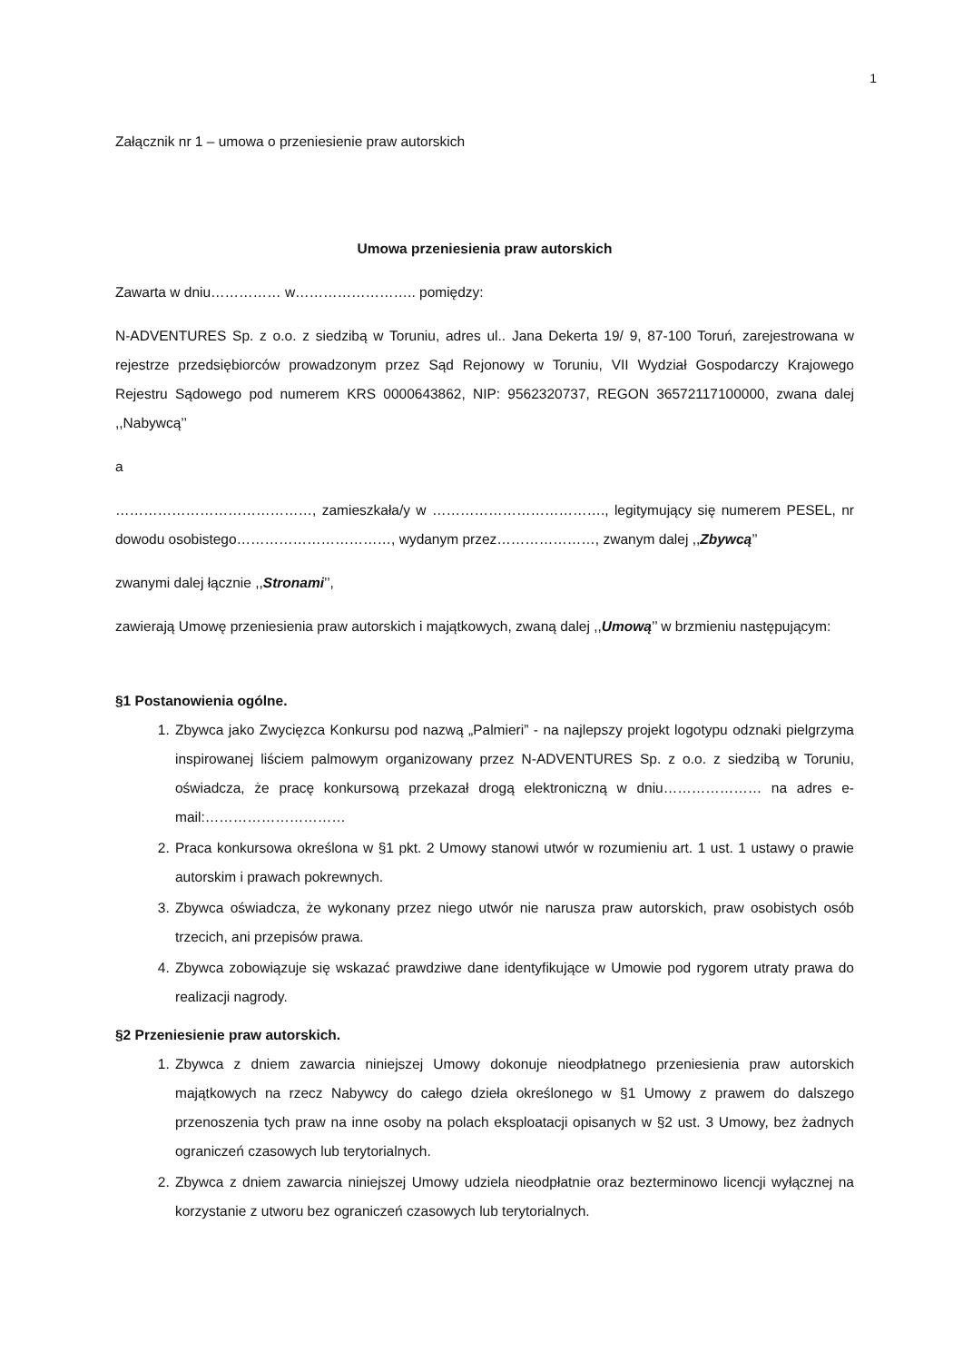1
Załącznik nr 1 – umowa o przeniesienie praw autorskich
Umowa przeniesienia praw autorskich
Zawarta w dniu…………… w…………………….. pomiędzy:
N-ADVENTURES Sp. z o.o. z siedzibą w Toruniu, adres ul.. Jana Dekerta 19/ 9, 87-100 Toruń, zarejestrowana w rejestrze przedsiębiorców prowadzonym przez Sąd Rejonowy w Toruniu, VII Wydział Gospodarczy Krajowego Rejestru Sądowego pod numerem KRS 0000643862, NIP: 9562320737, REGON 36572117100000, zwana dalej ,,Nabywcą’’
a
……………………………………, zamieszkała/y w ………………………………., legitymujący się numerem PESEL, nr dowodu osobistego……………………………, wydanym przez…………………, zwanym dalej ,,Zbywcą’’
zwanymi dalej łącznie ,,Stronami’’,
zawierają Umowę przeniesienia praw autorskich i majątkowych, zwaną dalej ,,Umową’’ w brzmieniu następującym:
§1 Postanowienia ogólne.
1. Zbywca jako Zwycięzca Konkursu pod nazwą „Palmieri” - na najlepszy projekt logotypu odznaki pielgrzyma inspirowanej liściem palmowym organizowany przez N-ADVENTURES Sp. z o.o. z siedzibą w Toruniu, oświadcza, że pracę konkursową przekazał drogą elektroniczną w dniu………………… na adres e-mail:…………………………
2. Praca konkursowa określona w §1 pkt. 2 Umowy stanowi utwór w rozumieniu art. 1 ust. 1 ustawy o prawie autorskim i prawach pokrewnych.
3. Zbywca oświadcza, że wykonany przez niego utwór nie narusza praw autorskich, praw osobistych osób trzecich, ani przepisów prawa.
4. Zbywca zobowiązuje się wskazać prawdziwe dane identyfikujące w Umowie pod rygorem utraty prawa do realizacji nagrody.
§2 Przeniesienie praw autorskich.
1. Zbywca z dniem zawarcia niniejszej Umowy dokonuje nieodpłatnego przeniesienia praw autorskich majątkowych na rzecz Nabywcy do całego dzieła określonego w §1 Umowy z prawem do dalszego przenoszenia tych praw na inne osoby na polach eksploatacji opisanych w §2 ust. 3 Umowy, bez żadnych ograniczeń czasowych lub terytorialnych.
2. Zbywca z dniem zawarcia niniejszej Umowy udziela nieodpłatnie oraz bezterminowo licencji wyłącznej na korzystanie z utworu bez ograniczeń czasowych lub terytorialnych.